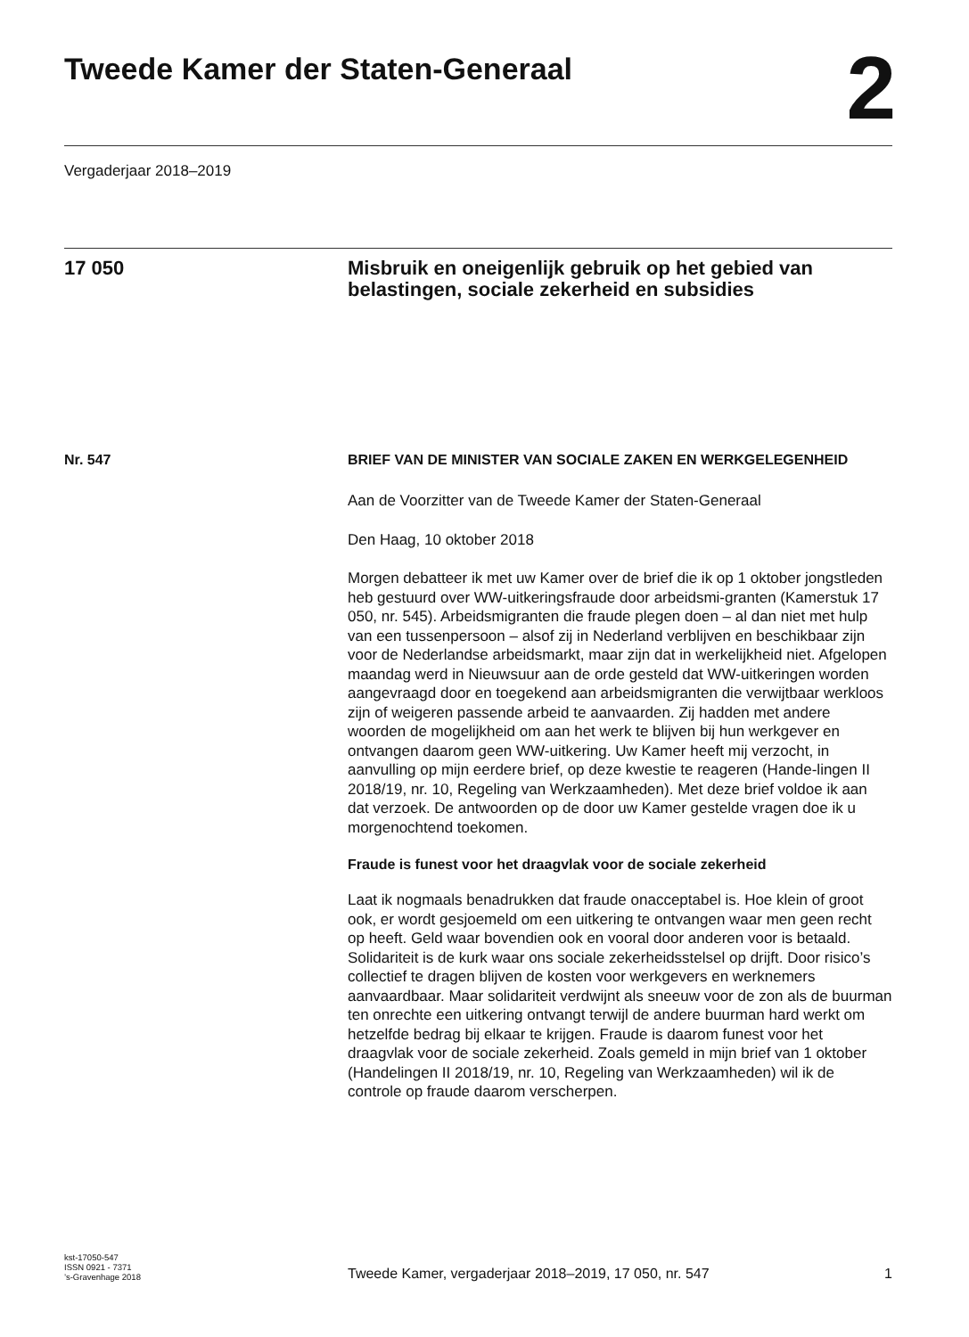Tweede Kamer der Staten-Generaal
2
Vergaderjaar 2018–2019
17 050 Misbruik en oneigenlijk gebruik op het gebied van belastingen, sociale zekerheid en subsidies
Nr. 547 BRIEF VAN DE MINISTER VAN SOCIALE ZAKEN EN WERKGELEGENHEID
Aan de Voorzitter van de Tweede Kamer der Staten-Generaal
Den Haag, 10 oktober 2018
Morgen debatteer ik met uw Kamer over de brief die ik op 1 oktober jongstleden heb gestuurd over WW-uitkeringsfraude door arbeidsmi-granten (Kamerstuk 17 050, nr. 545). Arbeidsmigranten die fraude plegen doen – al dan niet met hulp van een tussenpersoon – alsof zij in Nederland verblijven en beschikbaar zijn voor de Nederlandse arbeidsmarkt, maar zijn dat in werkelijkheid niet. Afgelopen maandag werd in Nieuwsuur aan de orde gesteld dat WW-uitkeringen worden aangevraagd door en toegekend aan arbeidsmigranten die verwijtbaar werkloos zijn of weigeren passende arbeid te aanvaarden. Zij hadden met andere woorden de mogelijkheid om aan het werk te blijven bij hun werkgever en ontvangen daarom geen WW-uitkering. Uw Kamer heeft mij verzocht, in aanvulling op mijn eerdere brief, op deze kwestie te reageren (Hande-lingen II 2018/19, nr. 10, Regeling van Werkzaamheden). Met deze brief voldoe ik aan dat verzoek. De antwoorden op de door uw Kamer gestelde vragen doe ik u morgenochtend toekomen.
Fraude is funest voor het draagvlak voor de sociale zekerheid
Laat ik nogmaals benadrukken dat fraude onacceptabel is. Hoe klein of groot ook, er wordt gesjoemeld om een uitkering te ontvangen waar men geen recht op heeft. Geld waar bovendien ook en vooral door anderen voor is betaald. Solidariteit is de kurk waar ons sociale zekerheidsstelsel op drijft. Door risico’s collectief te dragen blijven de kosten voor werkgevers en werknemers aanvaardbaar. Maar solidariteit verdwijnt als sneeuw voor de zon als de buurman ten onrechte een uitkering ontvangt terwijl de andere buurman hard werkt om hetzelfde bedrag bij elkaar te krijgen. Fraude is daarom funest voor het draagvlak voor de sociale zekerheid. Zoals gemeld in mijn brief van 1 oktober (Handelingen II 2018/19, nr. 10, Regeling van Werkzaamheden) wil ik de controle op fraude daarom verscherpen.
kst-17050-547
ISSN 0921 - 7371
’s-Gravenhage 2018
Tweede Kamer, vergaderjaar 2018–2019, 17 050, nr. 547 1